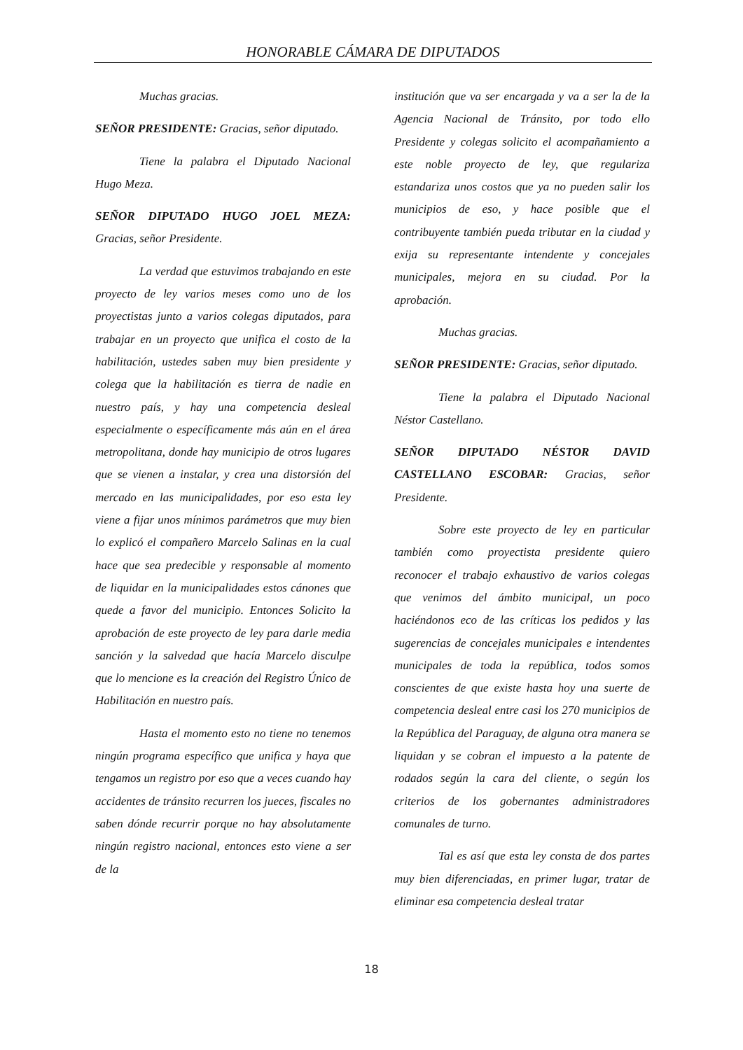HONORABLE CÁMARA DE DIPUTADOS
Muchas gracias.
SEÑOR PRESIDENTE: Gracias, señor diputado.
Tiene la palabra el Diputado Nacional Hugo Meza.
SEÑOR DIPUTADO HUGO JOEL MEZA: Gracias, señor Presidente.
La verdad que estuvimos trabajando en este proyecto de ley varios meses como uno de los proyectistas junto a varios colegas diputados, para trabajar en un proyecto que unifica el costo de la habilitación, ustedes saben muy bien presidente y colega que la habilitación es tierra de nadie en nuestro país, y hay una competencia desleal especialmente o específicamente más aún en el área metropolitana, donde hay municipio de otros lugares que se vienen a instalar, y crea una distorsión del mercado en las municipalidades, por eso esta ley viene a fijar unos mínimos parámetros que muy bien lo explicó el compañero Marcelo Salinas en la cual hace que sea predecible y responsable al momento de liquidar en la municipalidades estos cánones que quede a favor del municipio. Entonces Solicito la aprobación de este proyecto de ley para darle media sanción y la salvedad que hacía Marcelo disculpe que lo mencione es la creación del Registro Único de Habilitación en nuestro país.
Hasta el momento esto no tiene no tenemos ningún programa específico que unifica y haya que tengamos un registro por eso que a veces cuando hay accidentes de tránsito recurren los jueces, fiscales no saben dónde recurrir porque no hay absolutamente ningún registro nacional, entonces esto viene a ser de la
institución que va ser encargada y va a ser la de la Agencia Nacional de Tránsito, por todo ello Presidente y colegas solicito el acompañamiento a este noble proyecto de ley, que regulariza estandariza unos costos que ya no pueden salir los municipios de eso, y hace posible que el contribuyente también pueda tributar en la ciudad y exija su representante intendente y concejales municipales, mejora en su ciudad. Por la aprobación.
Muchas gracias.
SEÑOR PRESIDENTE: Gracias, señor diputado.
Tiene la palabra el Diputado Nacional Néstor Castellano.
SEÑOR DIPUTADO NÉSTOR DAVID CASTELLANO ESCOBAR: Gracias, señor Presidente.
Sobre este proyecto de ley en particular también como proyectista presidente quiero reconocer el trabajo exhaustivo de varios colegas que venimos del ámbito municipal, un poco haciéndonos eco de las críticas los pedidos y las sugerencias de concejales municipales e intendentes municipales de toda la república, todos somos conscientes de que existe hasta hoy una suerte de competencia desleal entre casi los 270 municipios de la República del Paraguay, de alguna otra manera se liquidan y se cobran el impuesto a la patente de rodados según la cara del cliente, o según los criterios de los gobernantes administradores comunales de turno.
Tal es así que esta ley consta de dos partes muy bien diferenciadas, en primer lugar, tratar de eliminar esa competencia desleal tratar
18